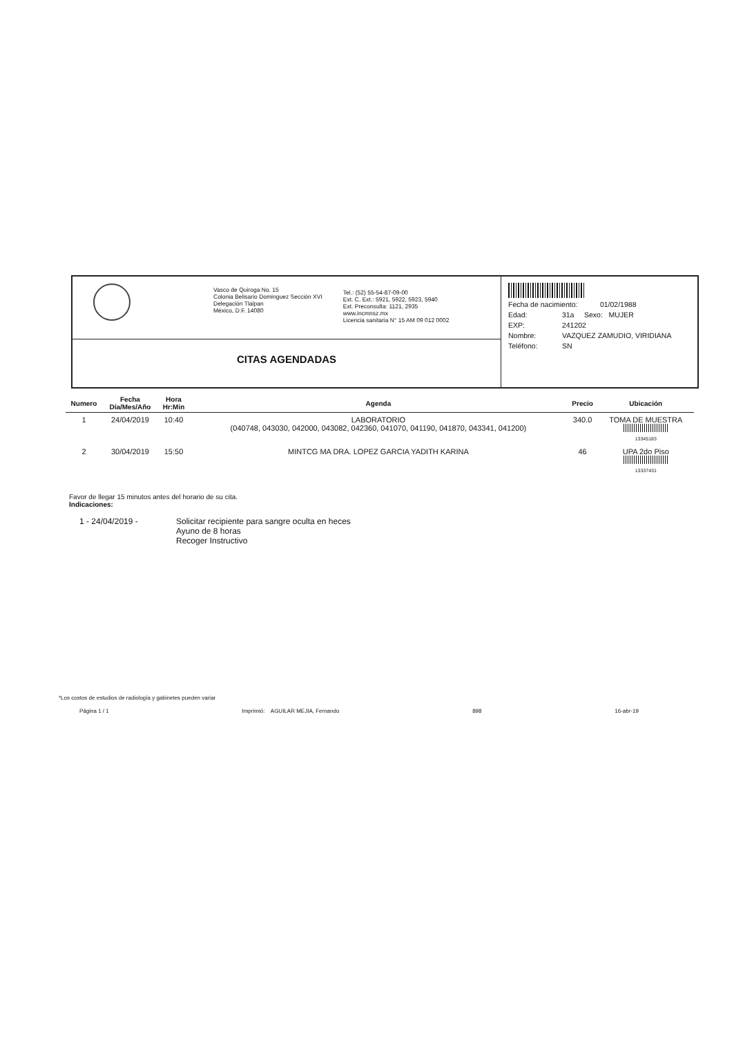Vasco de Quiroga No. 15
Colonia Belisario Dominguez Sección XVI
Delegación Tlalpan
México, D.F. 14080
Tel.: (52) 55-54-87-09-00
Ext. C. Ext.: 5921, 5922, 5923, 5940
Ext. Preconsulta: 1121, 2935
www.incmnsz.mx
Licencia sanitaria N° 15 AM 09 012 0002
CITAS AGENDADAS
Fecha de nacimiento: 01/02/1988
Edad: 31a Sexo: MUJER
EXP: 241202
Nombre: VAZQUEZ ZAMUDIO, VIRIDIANA
Teléfono: SN
| Numero | Fecha Día/Mes/Año | Hora Hr:Min | Agenda | Precio | Ubicación |
| --- | --- | --- | --- | --- | --- |
| 1 | 24/04/2019 | 10:40 | LABORATORIO (040748, 043030, 042000, 043082, 042360, 041070, 041190, 041870, 043341, 041200) | 340.0 | TOMA DE MUESTRA 13345183 |
| 2 | 30/04/2019 | 15:50 | MINTCG MA DRA. LOPEZ GARCIA YADITH KARINA | 46 | UPA 2do Piso 13337431 |
Favor de llegar 15 minutos antes del horario de su cita.
Indicaciones:
1 - 24/04/2019 - Solicitar recipiente para sangre oculta en heces
Ayuno de 8 horas
Recoger Instructivo
*Los costos de estudios de radiología y gabinetes pueden variar
Página 1 / 1 Imprimió: AGUILAR MEJIA, Fernando 898 16-abr-19